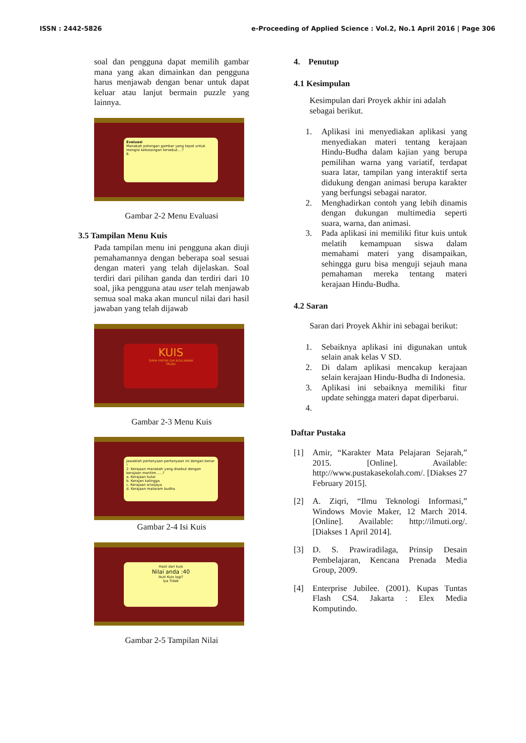ISSN : 2442-5826 e-Proceeding of Applied Science : Vol.2, No.1 April 2016 | Page 306
soal dan pengguna dapat memilih gambar mana yang akan dimainkan dan pengguna harus menjawab dengan benar untuk dapat keluar atau lanjut bermain puzzle yang lainnya.
Evaluasi
Manakah potongan gambar yang tepat untuk mengisi kekosongan tersebut....?
6.
Gambar 2-2 Menu Evaluasi
3.5 Tampilan Menu Kuis
Pada tampilan menu ini pengguna akan diuji pemahamannya dengan beberapa soal sesuai dengan materi yang telah dijelaskan. Soal terdiri dari pilihan ganda dan terdiri dari 10 soal, jika pengguna atau user telah menjawab semua soal maka akan muncul nilai dari hasil jawaban yang telah dijawab
KUIS
SIAPA PINTAR DIA BISA JAWAB
Mulai
Gambar 2-3 Menu Kuis
Jawablah pertanyaan-pertanyaan ini dengan benar !
2. Kerajaan manakah yang disebut dengan kerajaan maritim......?
a. Kerajaan kutai
b. Kerajan kalingga
c. Kerajaan sriwijaya
d. Kerajaan mataram budha
Gambar 2-4 Isi Kuis
Hasil dari kuis
Nilai anda :40
ikuti Kuis lagi?
Iya Tidak
Gambar 2-5 Tampilan Nilai
4. Penutup
4.1 Kesimpulan
Kesimpulan dari Proyek akhir ini adalah sebagai berikut.
1. Aplikasi ini menyediakan aplikasi yang menyediakan materi tentang kerajaan Hindu-Budha dalam kajian yang berupa pemilihan warna yang variatif, terdapat suara latar, tampilan yang interaktif serta didukung dengan animasi berupa karakter yang berfungsi sebagai narator.
2. Menghadirkan contoh yang lebih dinamis dengan dukungan multimedia seperti suara, warna, dan animasi.
3. Pada aplikasi ini memiliki fitur kuis untuk melatih kemampuan siswa dalam memahami materi yang disampaikan, sehingga guru bisa menguji sejauh mana pemahaman mereka tentang materi kerajaan Hindu-Budha.
4.2 Saran
Saran dari Proyek Akhir ini sebagai berikut:
1. Sebaiknya aplikasi ini digunakan untuk selain anak kelas V SD.
2. Di dalam aplikasi mencakup kerajaan selain kerajaan Hindu-Budha di Indonesia.
3. Aplikasi ini sebaiknya memiliki fitur update sehingga materi dapat diperbarui.
4.
Daftar Pustaka
[1] Amir, “Karakter Mata Pelajaran Sejarah,” 2015. [Online]. Available: http://www.pustakasekolah.com/. [Diakses 27 February 2015].
[2] A. Ziqri, “Ilmu Teknologi Informasi,” Windows Movie Maker, 12 March 2014. [Online]. Available: http://ilmuti.org/. [Diakses 1 April 2014].
[3] D. S. Prawiradilaga, Prinsip Desain Pembelajaran, Kencana Prenada Media Group, 2009.
[4] Enterprise Jubilee. (2001). Kupas Tuntas Flash CS4. Jakarta : Elex Media Komputindo.